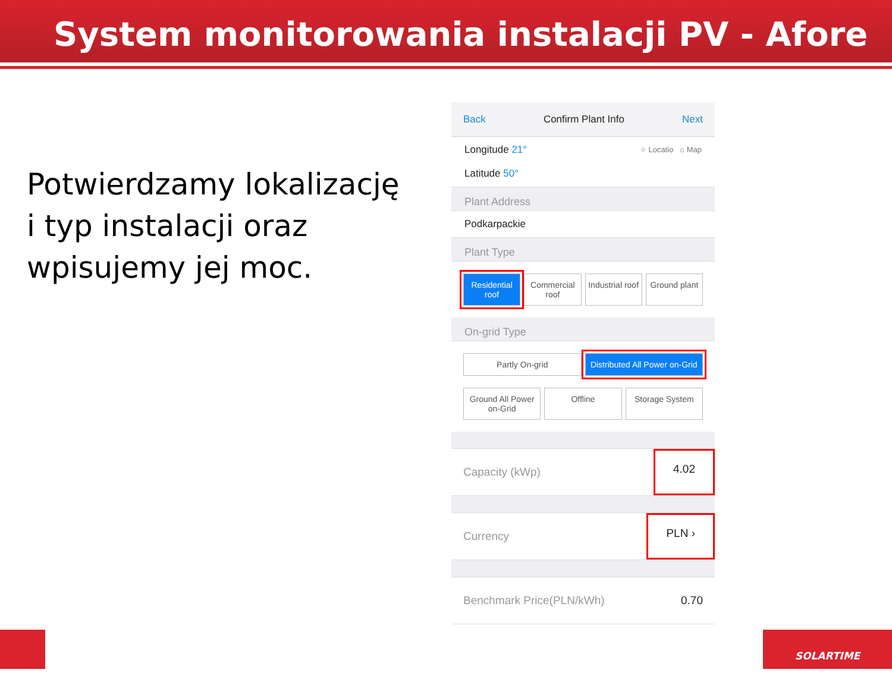System monitorowania instalacji PV - Afore
Potwierdzamy lokalizację i typ instalacji oraz wpisujemy jej moc.
Back Confirm Plant Info Next
Longitude 21°
Latitude 50°
⌖ Locatio ⌂ Map
Plant Address
Podkarpackie
Plant Type
Residential roof Commercial roof Industrial roof Ground plant
On-grid Type
Partly On-grid Distributed All Power on-Grid
Ground All Power on-Grid Offline Storage System
Capacity (kWp) 4.02
Currency PLN ›
Benchmark Price(PLN/kWh) 0.70
SOLARTIME